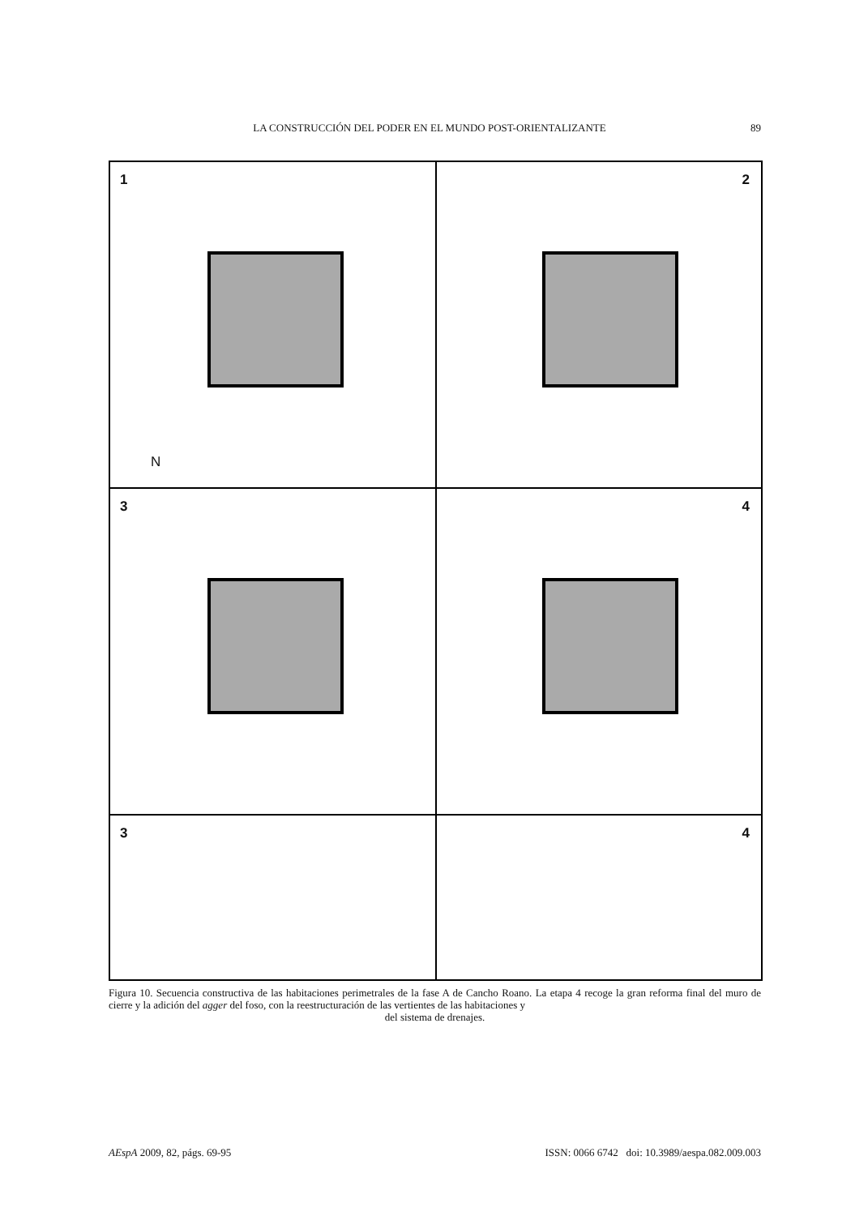LA CONSTRUCCIÓN DEL PODER EN EL MUNDO POST-ORIENTALIZANTE 89
1
N
2
3
4
3
4
Figura 10. Secuencia constructiva de las habitaciones perimetrales de la fase A de Cancho Roano. La etapa 4 recoge la gran reforma final del muro de cierre y la adición del agger del foso, con la reestructuración de las vertientes de las habitaciones y
del sistema de drenajes.
AEspA 2009, 82, págs. 69-95 ISSN: 0066 6742 doi: 10.3989/aespa.082.009.003